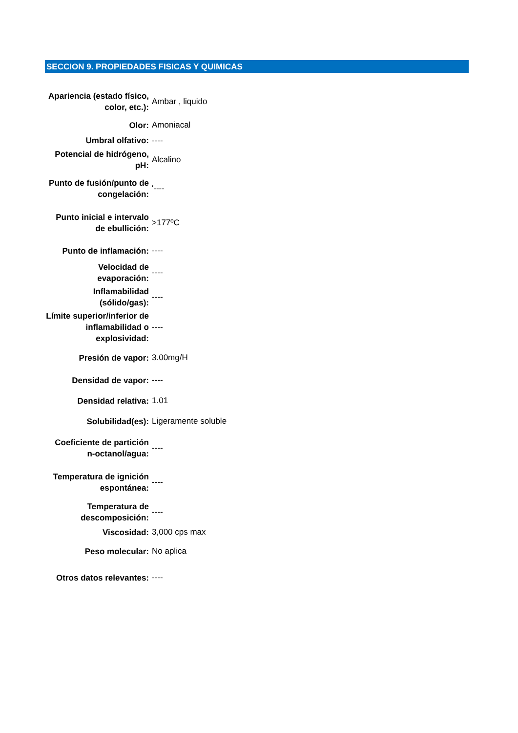SECCION 9. PROPIEDADES FISICAS Y QUIMICAS
| Apariencia (estado físico, color, etc.): | Ambar , liquido |
| Olor: | Amoniacal |
| Umbral olfativo: | ---- |
| Potencial de hidrógeno, pH: | Alcalino |
| Punto de fusión/punto de congelación: | '---- |
| Punto inicial e intervalo de ebullición: | >177ºC |
| Punto de inflamación: | ---- |
| Velocidad de evaporación: | ---- |
| Inflamabilidad (sólido/gas): | ---- |
| Límite superior/inferior de inflamabilidad o explosividad: | ---- |
| Presión de vapor: | 3.00mg/H |
| Densidad de vapor: | ---- |
| Densidad relativa: | 1.01 |
| Solubilidad(es): | Ligeramente soluble |
| Coeficiente de partición n-octanol/agua: | ---- |
| Temperatura de ignición espontánea: | ---- |
| Temperatura de descomposición: | ---- |
| Viscosidad: | 3,000 cps max |
| Peso molecular: | No aplica |
| Otros datos relevantes: | ---- |